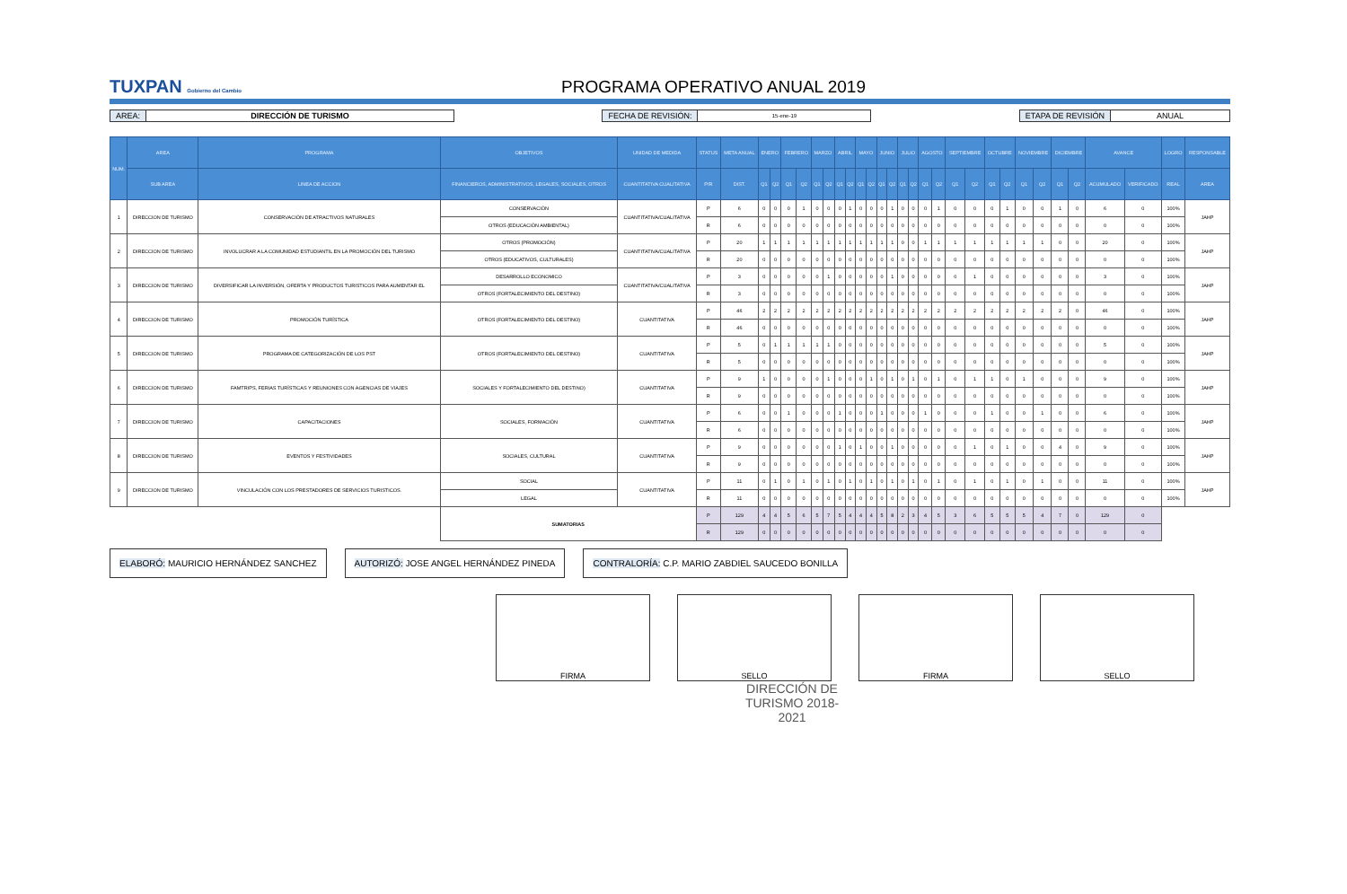TUXPAN Gobierno del Cambio
PROGRAMA OPERATIVO ANUAL 2019
| AREA: | DIRECCIÓN DE TURISMO |
| FECHA DE REVISIÓN: | 15-ene-19 |
| ETAPA DE REVISIÓN | ANUAL |
| NUM. | AREA | PROGRAMA | OBJETIVOS | UNIDAD DE MEDIDA | STATUS | META ANUAL | ENERO | | FEBRERO | | MARZO | | ABRIL | | MAYO | | JUNIO | | JULIO | | AGOSTO | | SEPTIEMBRE | | OCTUBRE | | NOVIEMBRE | | DICIEMBRE | | AVANCE | | LOGRO | RESPONSABLE |
| --- | --- | --- | --- | --- | --- | --- | --- | --- | --- | --- | --- | --- | --- | --- | --- | --- | --- | --- | --- | --- | --- | --- | --- | --- | --- | --- | --- | --- | --- | --- | --- | --- | --- | --- |
| | SUB AREA | LINEA DE ACCION | FINANCIEROS, ADMINISTRATIVOS, LEGALES, SOCIALES, OTROS | CUANTITATIVA CUALITATIVA | P/R | DIST. | Q1 | Q2 | Q1 | Q2 | Q1 | Q2 | Q1 | Q2 | Q1 | Q2 | Q1 | Q2 | Q1 | Q2 | Q1 | Q2 | Q1 | Q2 | Q1 | Q2 | Q1 | Q2 | Q1 | Q2 | ACUMULADO | VERIFICADO | REAL | AREA |
| 1 | DIRECCION DE TURISMO | CONSERVACIÓN DE ATRACTIVOS NATURALES | CONSERVACIÓN | CUANTITATIVA/CUALITATIVA | P | 6 | 0 | 0 | 0 | 1 | 0 | 0 | 0 | 1 | 0 | 0 | 0 | 1 | 0 | 0 | 0 | 1 | 0 | 0 | 0 | 1 | 0 | 0 | 1 | 0 | 6 | 0 | 100% | JAHP |
| | | | OTROS (EDUCACIÓN AMBIENTAL) | | R | 6 | 0 | 0 | 0 | 0 | 0 | 0 | 0 | 0 | 0 | 0 | 0 | 0 | 0 | 0 | 0 | 0 | 0 | 0 | 0 | 0 | 0 | 0 | 0 | 0 | 0 | 0 | 100% | |
| 2 | DIRECCION DE TURISMO | INVOLUCRAR A LA COMUNIDAD ESTUDIANTIL EN LA PROMOCIÓN DEL TURISMO | OTROS (PROMOCIÓN) | CUANTITATIVA/CUALITATIVA | P | 20 | 1 | 1 | 1 | 1 | 1 | 1 | 1 | 1 | 1 | 1 | 1 | 1 | 0 | 0 | 1 | 1 | 1 | 1 | 1 | 1 | 1 | 1 | 0 | 0 | 20 | 0 | 100% | JAHP |
| | | | OTROS (EDUCATIVOS, CULTURALES) | | R | 20 | 0 | 0 | 0 | 0 | 0 | 0 | 0 | 0 | 0 | 0 | 0 | 0 | 0 | 0 | 0 | 0 | 0 | 0 | 0 | 0 | 0 | 0 | 0 | 0 | 0 | 0 | 100% | |
| 3 | DIRECCION DE TURISMO | DIVERSIFICAR LA INVERSIÓN, OFERTA Y PRODUCTOS TURISTICOS PARA AUMENTAR EL | DESARROLLO ECONOMICO | CUANTITATIVA/CUALITATIVA | P | 3 | 0 | 0 | 0 | 0 | 0 | 1 | 0 | 0 | 0 | 0 | 0 | 1 | 0 | 0 | 0 | 0 | 0 | 1 | 0 | 0 | 0 | 0 | 0 | 0 | 3 | 0 | 100% | JAHP |
| | | | OTROS (FORTALECIMIENTO DEL DESTINO) | | R | 3 | 0 | 0 | 0 | 0 | 0 | 0 | 0 | 0 | 0 | 0 | 0 | 0 | 0 | 0 | 0 | 0 | 0 | 0 | 0 | 0 | 0 | 0 | 0 | 0 | 0 | 0 | 100% | |
| 4 | DIRECCION DE TURISMO | PROMOCIÓN TURÍSTICA | OTROS (FORTALECIMIENTO DEL DESTINO) | CUANTITATIVA | P | 46 | 2 | 2 | 2 | 2 | 2 | 2 | 2 | 2 | 2 | 2 | 2 | 2 | 2 | 2 | 2 | 2 | 2 | 2 | 2 | 2 | 2 | 2 | 2 | 0 | 46 | 0 | 100% | JAHP |
| | | | | | R | 46 | 0 | 0 | 0 | 0 | 0 | 0 | 0 | 0 | 0 | 0 | 0 | 0 | 0 | 0 | 0 | 0 | 0 | 0 | 0 | 0 | 0 | 0 | 0 | 0 | 0 | 0 | 100% | |
| 5 | DIRECCION DE TURISMO | PROGRAMA DE CATEGORIZACIÓN DE LOS PST | OTROS (FORTALECIMIENTO DEL DESTINO) | CUANTITATIVA | P | 5 | 0 | 1 | 1 | 1 | 1 | 1 | 0 | 0 | 0 | 0 | 0 | 0 | 0 | 0 | 0 | 0 | 0 | 0 | 0 | 0 | 0 | 0 | 0 | 0 | 5 | 0 | 100% | JAHP |
| | | | | | R | 5 | 0 | 0 | 0 | 0 | 0 | 0 | 0 | 0 | 0 | 0 | 0 | 0 | 0 | 0 | 0 | 0 | 0 | 0 | 0 | 0 | 0 | 0 | 0 | 0 | 0 | 0 | 100% | |
| 6 | DIRECCION DE TURISMO | FAMTRIPS, FERIAS TURÍSTICAS Y REUNIONES CON AGENCIAS DE VIAJES | SOCIALES Y FORTALECIMIENTO DEL DESTINO) | CUANTITATIVA | P | 9 | 1 | 0 | 0 | 0 | 0 | 1 | 0 | 0 | 0 | 1 | 0 | 1 | 0 | 1 | 0 | 1 | 0 | 1 | 1 | 0 | 1 | 0 | 0 | 0 | 9 | 0 | 100% | JAHP |
| | | | | | R | 9 | 0 | 0 | 0 | 0 | 0 | 0 | 0 | 0 | 0 | 0 | 0 | 0 | 0 | 0 | 0 | 0 | 0 | 0 | 0 | 0 | 0 | 0 | 0 | 0 | 0 | 0 | 100% | |
| 7 | DIRECCION DE TURISMO | CAPACITACIONES | SOCIALES, FORMACIÓN | CUANTITATIVA | P | 6 | 0 | 0 | 1 | 0 | 0 | 0 | 1 | 0 | 0 | 0 | 1 | 0 | 0 | 0 | 1 | 0 | 0 | 0 | 1 | 0 | 0 | 1 | 0 | 0 | 6 | 0 | 100% | JAHP |
| | | | | | R | 6 | 0 | 0 | 0 | 0 | 0 | 0 | 0 | 0 | 0 | 0 | 0 | 0 | 0 | 0 | 0 | 0 | 0 | 0 | 0 | 0 | 0 | 0 | 0 | 0 | 0 | 0 | 100% | |
| 8 | DIRECCION DE TURISMO | EVENTOS Y FESTIVIDADES | SOCIALES, CULTURAL | CUANTITATIVA | P | 9 | 0 | 0 | 0 | 0 | 0 | 0 | 1 | 0 | 1 | 0 | 0 | 1 | 0 | 0 | 0 | 0 | 0 | 1 | 0 | 1 | 0 | 0 | 4 | 0 | 9 | 0 | 100% | JAHP |
| | | | | | R | 9 | 0 | 0 | 0 | 0 | 0 | 0 | 0 | 0 | 0 | 0 | 0 | 0 | 0 | 0 | 0 | 0 | 0 | 0 | 0 | 0 | 0 | 0 | 0 | 0 | 0 | 0 | 100% | |
| 9 | DIRECCION DE TURISMO | VINCULACIÓN CON LOS PRESTADORES DE SERVICIOS TURISTICOS. | SOCIAL | CUANTITATIVA | P | 11 | 0 | 1 | 0 | 1 | 0 | 1 | 0 | 1 | 0 | 1 | 0 | 1 | 0 | 1 | 0 | 1 | 0 | 1 | 0 | 1 | 0 | 1 | 0 | 0 | 11 | 0 | 100% | JAHP |
| | | | LEGAL | | R | 11 | 0 | 0 | 0 | 0 | 0 | 0 | 0 | 0 | 0 | 0 | 0 | 0 | 0 | 0 | 0 | 0 | 0 | 0 | 0 | 0 | 0 | 0 | 0 | 0 | 0 | 0 | 100% | |
| | | | SUMATORIAS | | P | 129 | 4 | 4 | 5 | 6 | 5 | 7 | 5 | 4 | 4 | 4 | 5 | 8 | 2 | 3 | 4 | 5 | 3 | 6 | 5 | 5 | 5 | 4 | 7 | 0 | 129 | 0 | | |
| | | | | | R | 129 | 0 | 0 | 0 | 0 | 0 | 0 | 0 | 0 | 0 | 0 | 0 | 0 | 0 | 0 | 0 | 0 | 0 | 0 | 0 | 0 | 0 | 0 | 0 | 0 | 0 | 0 | | |
ELABORÓ: MAURICIO HERNÁNDEZ SANCHEZ
AUTORIZÓ: JOSE ANGEL HERNÁNDEZ PINEDA
CONTRALORÍA: C.P. MARIO ZABDIEL SAUCEDO BONILLA
FIRMA SELLO FIRMA SELLO
DIRECCIÓN DE TURISMO 2018-2021